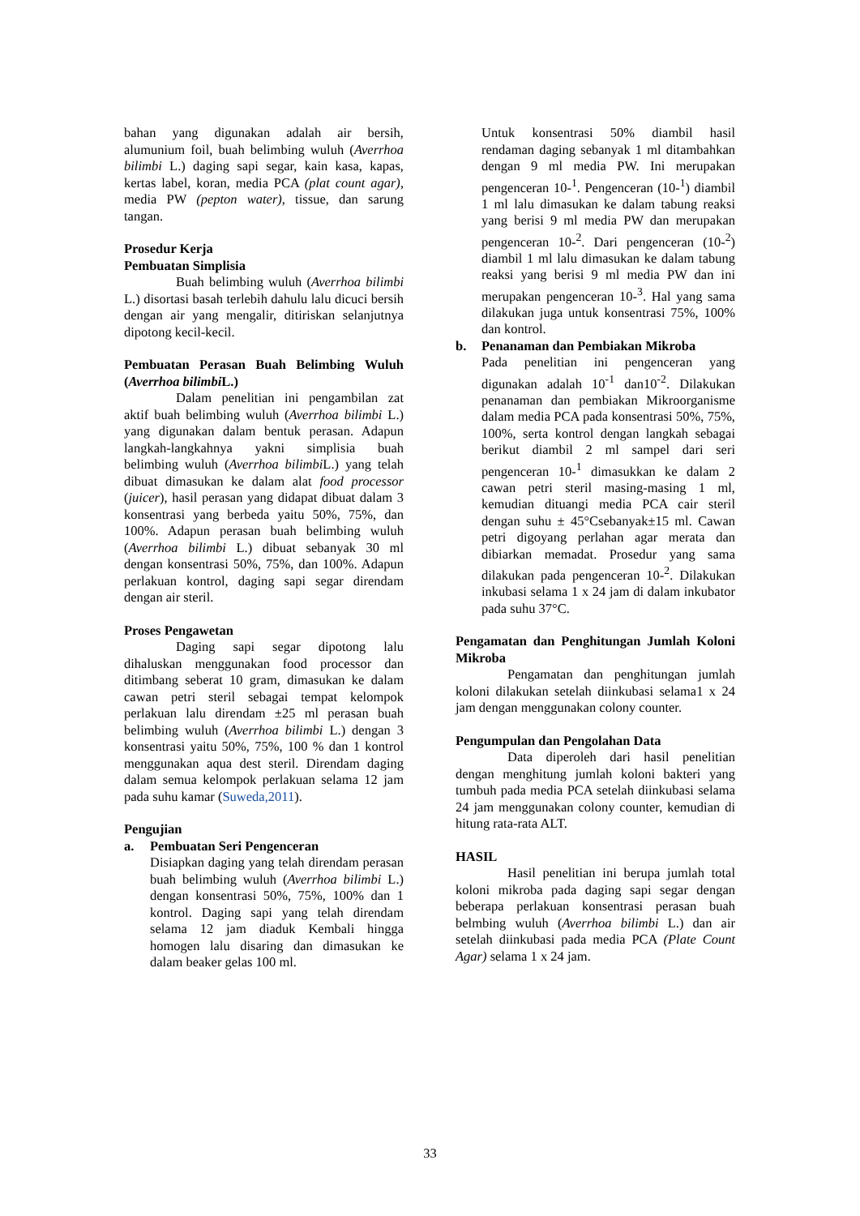bahan yang digunakan adalah air bersih, alumunium foil, buah belimbing wuluh (Averrhoa bilimbi L.) daging sapi segar, kain kasa, kapas, kertas label, koran, media PCA (plat count agar), media PW (pepton water), tissue, dan sarung tangan.
Prosedur Kerja
Pembuatan Simplisia
Buah belimbing wuluh (Averrhoa bilimbi L.) disortasi basah terlebih dahulu lalu dicuci bersih dengan air yang mengalir, ditiriskan selanjutnya dipotong kecil-kecil.
Pembuatan Perasan Buah Belimbing Wuluh (Averrhoa bilimbi L.)
Dalam penelitian ini pengambilan zat aktif buah belimbing wuluh (Averrhoa bilimbi L.) yang digunakan dalam bentuk perasan. Adapun langkah-langkahnya yakni simplisia buah belimbing wuluh (Averrhoa bilimbi L.) yang telah dibuat dimasukan ke dalam alat food processor (juicer), hasil perasan yang didapat dibuat dalam 3 konsentrasi yang berbeda yaitu 50%, 75%, dan 100%. Adapun perasan buah belimbing wuluh (Averrhoa bilimbi L.) dibuat sebanyak 30 ml dengan konsentrasi 50%, 75%, dan 100%. Adapun perlakuan kontrol, daging sapi segar direndam dengan air steril.
Proses Pengawetan
Daging sapi segar dipotong lalu dihaluskan menggunakan food processor dan ditimbang seberat 10 gram, dimasukan ke dalam cawan petri steril sebagai tempat kelompok perlakuan lalu direndam ±25 ml perasan buah belimbing wuluh (Averrhoa bilimbi L.) dengan 3 konsentrasi yaitu 50%, 75%, 100 % dan 1 kontrol menggunakan aqua dest steril. Direndam daging dalam semua kelompok perlakuan selama 12 jam pada suhu kamar (Suweda,2011).
Pengujian
a. Pembuatan Seri Pengenceran
Disiapkan daging yang telah direndam perasan buah belimbing wuluh (Averrhoa bilimbi L.) dengan konsentrasi 50%, 75%, 100% dan 1 kontrol. Daging sapi yang telah direndam selama 12 jam diaduk Kembali hingga homogen lalu disaring dan dimasukan ke dalam beaker gelas 100 ml.
Untuk konsentrasi 50% diambil hasil rendaman daging sebanyak 1 ml ditambahkan dengan 9 ml media PW. Ini merupakan pengenceran 10-<sup>1</sup>. Pengenceran (10-<sup>1</sup>) diambil 1 ml lalu dimasukan ke dalam tabung reaksi yang berisi 9 ml media PW dan merupakan pengenceran 10-<sup>2</sup>. Dari pengenceran (10-<sup>2</sup>) diambil 1 ml lalu dimasukan ke dalam tabung reaksi yang berisi 9 ml media PW dan ini merupakan pengenceran 10-<sup>3</sup>. Hal yang sama dilakukan juga untuk konsentrasi 75%, 100% dan kontrol.
b. Penanaman dan Pembiakan Mikroba
Pada penelitian ini pengenceran yang digunakan adalah 10<sup>-1</sup> dan10<sup>-2</sup>. Dilakukan penanaman dan pembiakan Mikroorganisme dalam media PCA pada konsentrasi 50%, 75%, 100%, serta kontrol dengan langkah sebagai berikut diambil 2 ml sampel dari seri pengenceran 10-<sup>1</sup> dimasukkan ke dalam 2 cawan petri steril masing-masing 1 ml, kemudian dituangi media PCA cair steril dengan suhu ± 45°Csebanyak±15 ml. Cawan petri digoyang perlahan agar merata dan dibiarkan memadat. Prosedur yang sama dilakukan pada pengenceran 10-<sup>2</sup>. Dilakukan inkubasi selama 1 x 24 jam di dalam inkubator pada suhu 37°C.
Pengamatan dan Penghitungan Jumlah Koloni Mikroba
Pengamatan dan penghitungan jumlah koloni dilakukan setelah diinkubasi selama1 x 24 jam dengan menggunakan colony counter.
Pengumpulan dan Pengolahan Data
Data diperoleh dari hasil penelitian dengan menghitung jumlah koloni bakteri yang tumbuh pada media PCA setelah diinkubasi selama 24 jam menggunakan colony counter, kemudian di hitung rata-rata ALT.
HASIL
Hasil penelitian ini berupa jumlah total koloni mikroba pada daging sapi segar dengan beberapa perlakuan konsentrasi perasan buah belmbing wuluh (Averrhoa bilimbi L.) dan air setelah diinkubasi pada media PCA (Plate Count Agar) selama 1 x 24 jam.
33